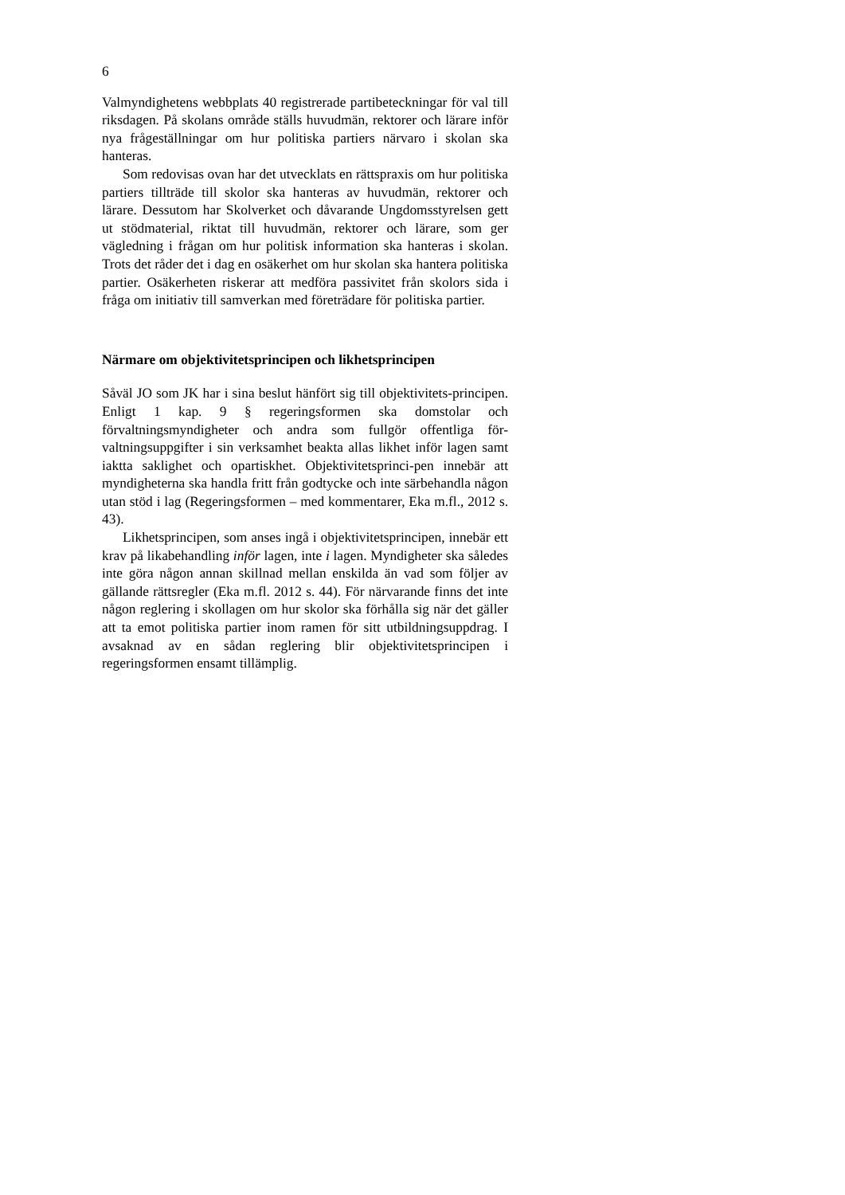6
Valmyndighetens webbplats 40 registrerade partibeteckningar för val till riksdagen. På skolans område ställs huvudmän, rektorer och lärare inför nya frågeställningar om hur politiska partiers närvaro i skolan ska hanteras.
Som redovisas ovan har det utvecklats en rättspraxis om hur politiska partiers tillträde till skolor ska hanteras av huvudmän, rektorer och lärare. Dessutom har Skolverket och dåvarande Ungdomsstyrelsen gett ut stödmaterial, riktat till huvudmän, rektorer och lärare, som ger vägledning i frågan om hur politisk information ska hanteras i skolan. Trots det råder det i dag en osäkerhet om hur skolan ska hantera politiska partier. Osäkerheten riskerar att medföra passivitet från skolors sida i fråga om initiativ till samverkan med företrädare för politiska partier.
Närmare om objektivitetsprincipen och likhetsprincipen
Såväl JO som JK har i sina beslut hänfört sig till objektivitets-principen. Enligt 1 kap. 9 § regeringsformen ska domstolar och förvaltningsmyndigheter och andra som fullgör offentliga för-valtningsuppgifter i sin verksamhet beakta allas likhet inför lagen samt iaktta saklighet och opartiskhet. Objektivitetsprinci-pen innebär att myndigheterna ska handla fritt från godtycke och inte särbehandla någon utan stöd i lag (Regeringsformen – med kommentarer, Eka m.fl., 2012 s. 43).
Likhetsprincipen, som anses ingå i objektivitetsprincipen, innebär ett krav på likabehandling inför lagen, inte i lagen. Myndigheter ska således inte göra någon annan skillnad mellan enskilda än vad som följer av gällande rättsregler (Eka m.fl. 2012 s. 44). För närvarande finns det inte någon reglering i skollagen om hur skolor ska förhålla sig när det gäller att ta emot politiska partier inom ramen för sitt utbildningsuppdrag. I avsaknad av en sådan reglering blir objektivitetsprincipen i regeringsformen ensamt tillämplig.